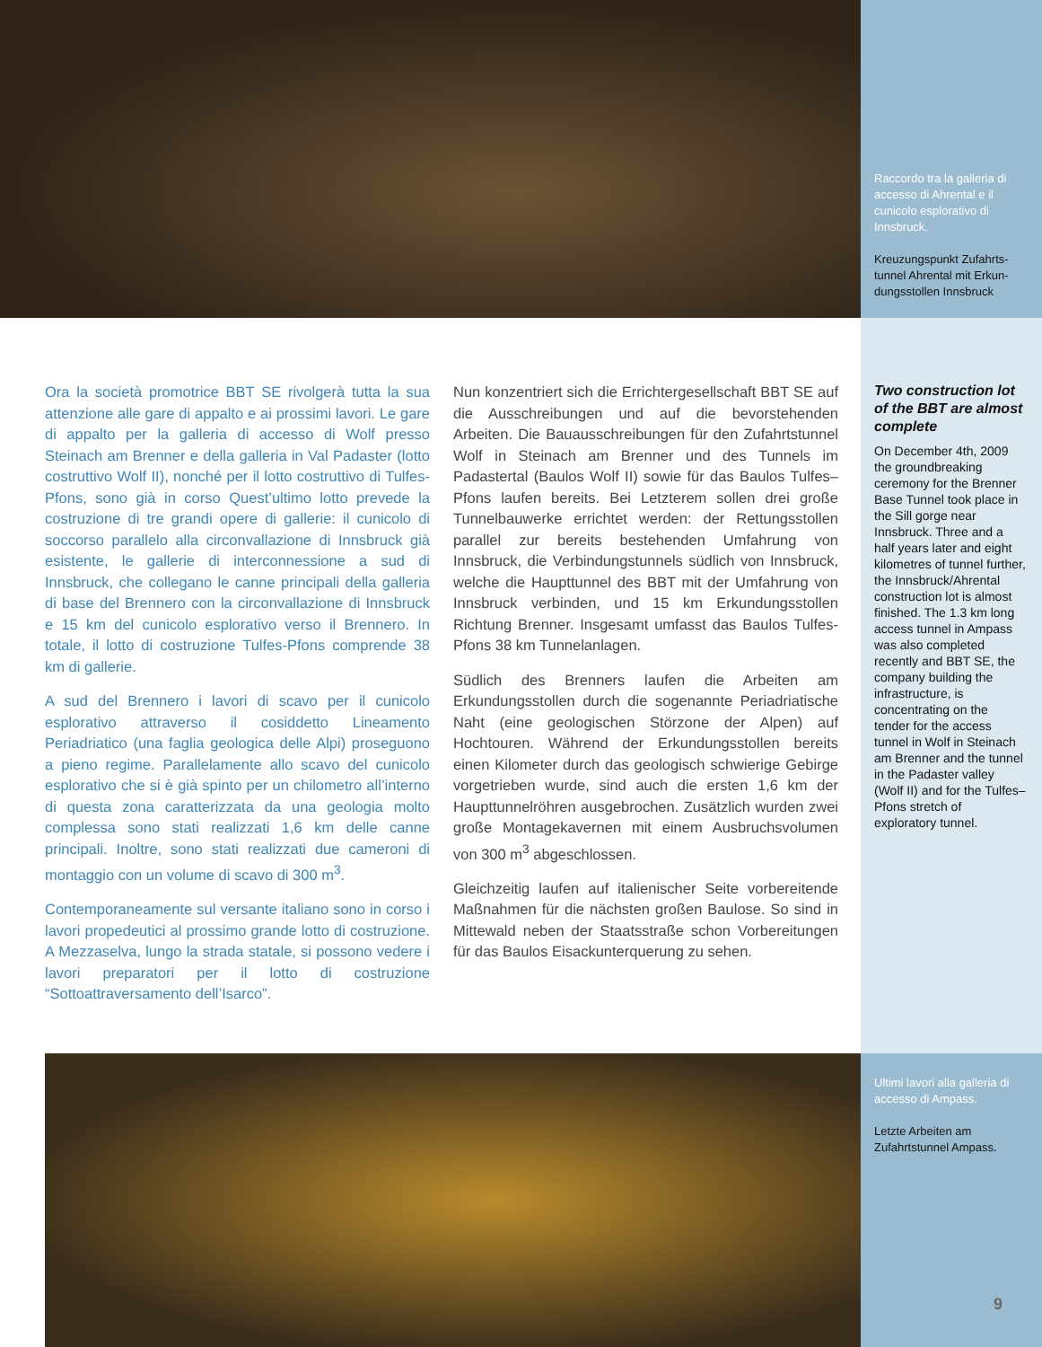Raccordo tra la galleria di accesso di Ahrental e il cunicolo esplorativo di Innsbruck.
Kreuzungspunkt Zufahrts­tunnel Ahrental mit Erkun­dungsstollen Innsbruck
Ora la società promotrice BBT SE rivolgerà tutta la sua attenzione alle gare di appalto e ai prossimi lavori. Le gare di appalto per la galleria di accesso di Wolf presso Steinach am Brenner e della galleria in Val Padaster (lotto costruttivo Wolf II), nonché per il lotto costruttivo di Tulfes-Pfons, sono già in corso Quest’ultimo lotto prevede la costruzione di tre grandi opere di gallerie: il cunicolo di soccorso parallelo alla circonvallazione di Innsbruck già esistente, le gallerie di interconnessione a sud di Innsbruck, che collegano le canne principali della galleria di base del Brennero con la circonvallazione di Innsbruck e 15 km del cunicolo esplorativo verso il Brennero. In totale, il lotto di costruzione Tulfes-Pfons comprende 38 km di gallerie.
A sud del Brennero i lavori di scavo per il cunicolo esplorativo attraverso il cosiddetto Lineamento Periadriatico (una faglia geologica delle Alpi) proseguono a pieno regime. Parallelamente allo scavo del cunicolo esplorativo che si è già spinto per un chilometro all’interno di questa zona caratterizzata da una geologia molto complessa sono stati realizzati 1,6 km delle canne principali. Inoltre, sono stati realizzati due cameroni di montaggio con un volume di scavo di 300 m<sup>3</sup>.
Contemporaneamente sul versante italiano sono in corso i lavori propedeutici al prossimo grande lotto di costruzione. A Mezzaselva, lungo la strada statale, si possono vedere i lavori preparatori per il lotto di costruzione “Sottoattraversamento dell’Isarco”.
Nun konzentriert sich die Errichtergesellschaft BBT SE auf die Ausschreibungen und auf die bevorstehenden Arbeiten. Die Bauausschreibungen für den Zufahrtstunnel Wolf in Steinach am Brenner und des Tunnels im Padastertal (Baulos Wolf II) sowie für das Baulos Tulfes–Pfons laufen bereits. Bei Letzterem sollen drei große Tunnelbauwerke errichtet werden: der Rettungsstollen parallel zur bereits bestehenden Umfahrung von Innsbruck, die Verbindungstunnels südlich von Innsbruck, welche die Haupttunnel des BBT mit der Umfahrung von Innsbruck verbinden, und 15 km Erkundungsstollen Richtung Brenner. Insgesamt umfasst das Baulos Tulfes-Pfons 38 km Tunnelanlagen.
Südlich des Brenners laufen die Arbeiten am Erkundungsstollen durch die sogenannte Periadriatische Naht (eine geologischen Störzone der Alpen) auf Hochtouren. Während der Erkundungsstollen bereits einen Kilometer durch das geologisch schwierige Gebirge vorgetrieben wurde, sind auch die ersten 1,6 km der Haupttunnelröhren ausgebrochen. Zusätzlich wurden zwei große Montagekavernen mit einem Ausbruchsvolumen von 300 m<sup>3</sup> abgeschlossen.
Gleichzeitig laufen auf italienischer Seite vorbereitende Maßnahmen für die nächsten großen Baulose. So sind in Mittewald neben der Staatsstraße schon Vorbereitungen für das Baulos Eisackunterquerung zu sehen.
Two construction lot of the BBT are almost complete
On December 4th, 2009 the groundbreaking ceremony for the Brenner Base Tunnel took place in the Sill gorge near Innsbruck. Three and a half years later and eight kilometres of tunnel further, the Innsbruck/Ahrental construction lot is almost finished. The 1.3 km long access tunnel in Ampass was also completed recently and BBT SE, the company building the infrastructure, is concentrating on the tender for the access tunnel in Wolf in Steinach am Brenner and the tunnel in the Padaster valley (Wolf II) and for the Tulfes–Pfons stretch of exploratory tunnel.
Ultimi lavori alla galleria di accesso di Ampass.
Letzte Arbeiten am Zufahrtstunnel Ampass.
9